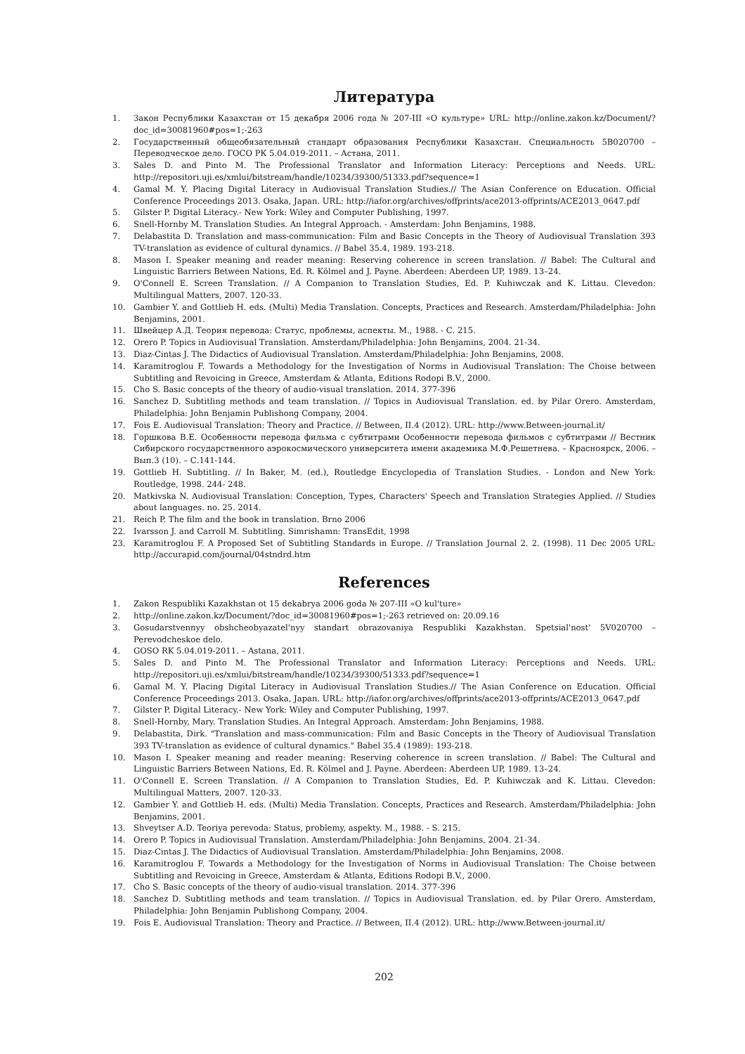Литература
1. Закон Республики Казахстан от 15 декабря 2006 года № 207-III «О культуре» URL: http://online.zakon.kz/Document/?doc_id=30081960#pos=1;-263
2. Государственный общеобязательный стандарт образования Республики Казахстан. Специальность 5В020700 – Переводческое дело. ГОСО РК 5.04.019-2011. – Астана, 2011.
3. Sales D. and Pinto M. The Professional Translator and Information Literacy: Perceptions and Needs. URL: http://repositori.uji.es/xmlui/bitstream/handle/10234/39300/51333.pdf?sequence=1
4. Gamal M. Y. Placing Digital Literacy in Audiovisual Translation Studies.// The Asian Conference on Education. Official Conference Proceedings 2013. Osaka, Japan. URL: http://iafor.org/archives/offprints/ace2013-offprints/ACE2013_0647.pdf
5. Gilster P. Digital Literacy.- New York: Wiley and Computer Publishing, 1997.
6. Snell-Hornby M. Translation Studies. An Integral Approach. - Amsterdam: John Benjamins, 1988.
7. Delabastita D. Translation and mass-communication: Film and Basic Concepts in the Theory of Audiovisual Translation 393 TV-translation as evidence of cultural dynamics. // Babel 35.4, 1989. 193-218.
8. Mason I. Speaker meaning and reader meaning: Reserving coherence in screen translation. // Babel: The Cultural and Linguistic Barriers Between Nations, Ed. R. Kölmel and J. Payne. Aberdeen: Aberdeen UP, 1989. 13–24.
9. O'Connell E. Screen Translation. // A Companion to Translation Studies, Ed. P. Kuhiwczak and K. Littau. Clevedon: Multilingual Matters, 2007. 120-33.
10. Gambier Y. and Gottlieb H. eds. (Multi) Media Translation. Concepts, Practices and Research. Amsterdam/Philadelphia: John Benjamins, 2001.
11. Швейцер А.Д. Теория перевода: Статус, проблемы, аспекты. М., 1988. - С. 215.
12. Orero P. Topics in Audiovisual Translation. Amsterdam/Philadelphia: John Benjamins, 2004. 21-34.
13. Diaz-Cintas J. The Didactics of Audiovisual Translation. Amsterdam/Philadelphia: John Benjamins, 2008.
14. Karamitroglou F. Towards a Methodology for the Investigation of Norms in Audiovisual Translation: The Choise between Subtitling and Revoicing in Greece, Amsterdam & Atlanta, Editions Rodopi B.V., 2000.
15. Cho S. Basic concepts of the theory of audio-visual translation. 2014. 377-396
16. Sanchez D. Subtitling methods and team translation. // Topics in Audiovisual Translation. ed. by Pilar Orero. Amsterdam, Philadelphia: John Benjamin Publishong Company, 2004.
17. Fois E. Audiovisual Translation: Theory and Practice. // Between, II.4 (2012). URL: http://www.Between-journal.it/
18. Горшкова В.Е. Особенности перевода фильма с субтитрами Особенности перевода фильмов с субтитрами // Вестник Сибирского государственного аэрокосмического университета имени академика М.Ф.Решетнева. – Красноярск, 2006. – Вып.3 (10). – С.141-144.
19. Gottlieb H. Subtitling. // In Baker, M. (ed.), Routledge Encyclopedia of Translation Studies. - London and New York: Routledge, 1998. 244- 248.
20. Matkivska N. Audiovisual Translation: Conception, Types, Characters' Speech and Translation Strategies Applied. // Studies about languages. no. 25. 2014.
21. Reich P. The film and the book in translation. Brno 2006
22. Ivarsson J. and Carroll M. Subtitling. Simrishamn: TransEdit, 1998
23. Karamitroglou F. A Proposed Set of Subtitling Standards in Europe. // Translation Journal 2. 2. (1998). 11 Dec 2005 URL: http://accurapid.com/journal/04stndrd.htm
References
1. Zakon Respubliki Kazakhstan ot 15 dekabrya 2006 goda № 207-III «O kul'ture»
2. http://online.zakon.kz/Document/?doc_id=30081960#pos=1;-263 retrieved on: 20.09.16
3. Gosudarstvennyy obshcheobyazatel'nyy standart obrazovaniya Respubliki Kazakhstan. Spetsial'nost' 5V020700 – Perevodcheskoe delo.
4. GOSO RK 5.04.019-2011. – Astana, 2011.
5. Sales D. and Pinto M. The Professional Translator and Information Literacy: Perceptions and Needs. URL: http://repositori.uji.es/xmlui/bitstream/handle/10234/39300/51333.pdf?sequence=1
6. Gamal M. Y. Placing Digital Literacy in Audiovisual Translation Studies.// The Asian Conference on Education. Official Conference Proceedings 2013. Osaka, Japan. URL: http://iafor.org/archives/offprints/ace2013-offprints/ACE2013_0647.pdf
7. Gilster P. Digital Literacy.- New York: Wiley and Computer Publishing, 1997.
8. Snell-Hornby, Mary. Translation Studies. An Integral Approach. Amsterdam: John Benjamins, 1988.
9. Delabastita, Dirk. "Translation and mass-communication: Film and Basic Concepts in the Theory of Audiovisual Translation 393 TV-translation as evidence of cultural dynamics." Babel 35.4 (1989): 193-218.
10. Mason I. Speaker meaning and reader meaning: Reserving coherence in screen translation. // Babel: The Cultural and Linguistic Barriers Between Nations, Ed. R. Kölmel and J. Payne. Aberdeen: Aberdeen UP, 1989. 13–24.
11. O'Connell E. Screen Translation. // A Companion to Translation Studies, Ed. P. Kuhiwczak and K. Littau. Clevedon: Multilingual Matters, 2007. 120-33.
12. Gambier Y. and Gottlieb H. eds. (Multi) Media Translation. Concepts, Practices and Research. Amsterdam/Philadelphia: John Benjamins, 2001.
13. Shveytser A.D. Teoriya perevoda: Status, problemy, aspekty. M., 1988. - S. 215.
14. Orero P. Topics in Audiovisual Translation. Amsterdam/Philadelphia: John Benjamins, 2004. 21-34.
15. Diaz-Cintas J. The Didactics of Audiovisual Translation. Amsterdam/Philadelphia: John Benjamins, 2008.
16. Karamitroglou F. Towards a Methodology for the Investigation of Norms in Audiovisual Translation: The Choise between Subtitling and Revoicing in Greece, Amsterdam & Atlanta, Editions Rodopi B.V., 2000.
17. Cho S. Basic concepts of the theory of audio-visual translation. 2014. 377-396
18. Sanchez D. Subtitling methods and team translation. // Topics in Audiovisual Translation. ed. by Pilar Orero. Amsterdam, Philadelphia: John Benjamin Publishong Company, 2004.
19. Fois E. Audiovisual Translation: Theory and Practice. // Between, II.4 (2012). URL: http://www.Between-journal.it/
202